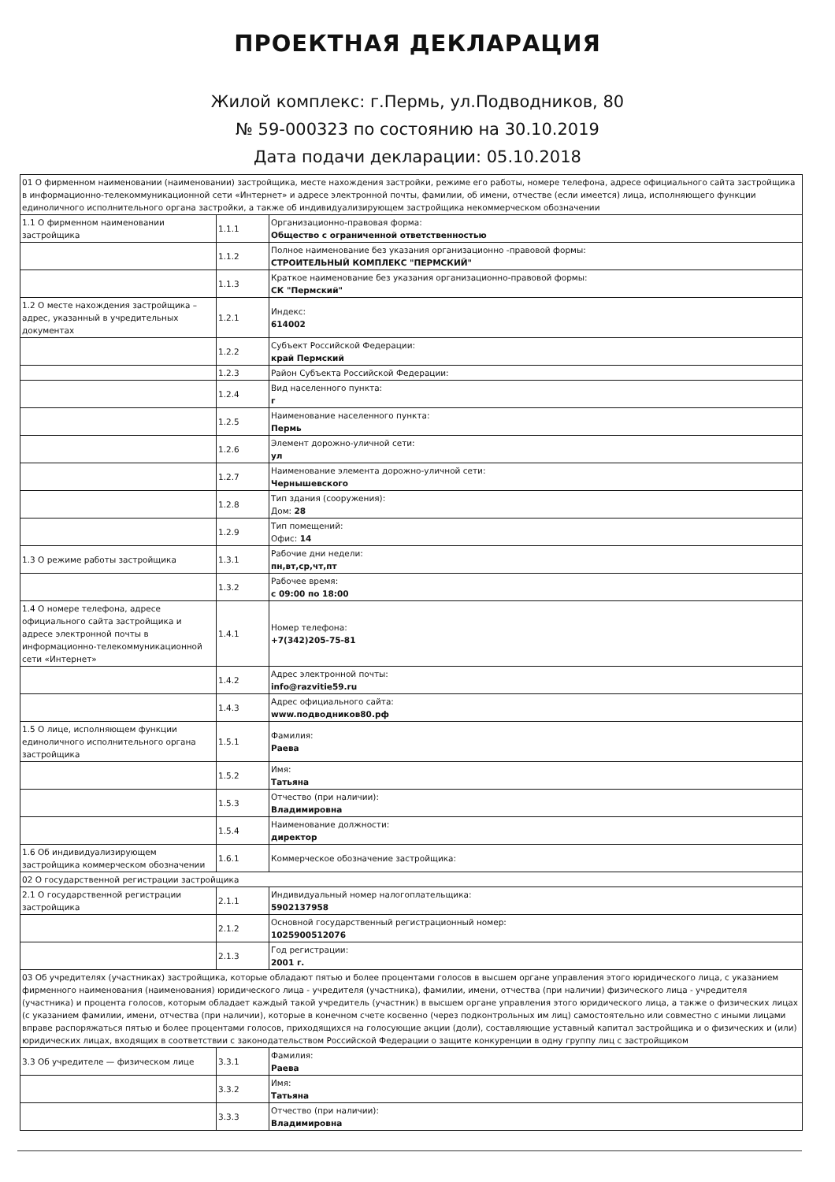ПРОЕКТНАЯ ДЕКЛАРАЦИЯ
Жилой комплекс: г.Пермь, ул.Подводников, 80
№ 59-000323 по состоянию на 30.10.2019
Дата подачи декларации: 05.10.2018
| 01 О фирменном наименовании (наименовании) застройщика, месте нахождения застройки, режиме его работы, номере телефона, адресе официального сайта застройщика в информационно-телекоммуникационной сети «Интернет» и адресе электронной почты, фамилии, об имени, отчестве (если имеется) лица, исполняющего функции единоличного исполнительного органа застройки, а также об индивидуализирующем застройщика некоммерческом обозначении | | |
| 1.1 О фирменном наименовании застройщика | 1.1.1 | Организационно-правовая форма: Общество с ограниченной ответственностью |
| | 1.1.2 | Полное наименование без указания организационно -правовой формы: СТРОИТЕЛЬНЫЙ КОМПЛЕКС "ПЕРМСКИЙ" |
| | 1.1.3 | Краткое наименование без указания организационно-правовой формы: СК "Пермский" |
| 1.2 О месте нахождения застройщика – адрес, указанный в учредительных документах | 1.2.1 | Индекс: 614002 |
| | 1.2.2 | Субъект Российской Федерации: край Пермский |
| | 1.2.3 | Район Субъекта Российской Федерации: |
| | 1.2.4 | Вид населенного пункта: г |
| | 1.2.5 | Наименование населенного пункта: Пермь |
| | 1.2.6 | Элемент дорожно-уличной сети: ул |
| | 1.2.7 | Наименование элемента дорожно-уличной сети: Чернышевского |
| | 1.2.8 | Тип здания (сооружения): Дом: 28 |
| | 1.2.9 | Тип помещений: Офис: 14 |
| 1.3 О режиме работы застройщика | 1.3.1 | Рабочие дни недели: пн,вт,ср,чт,пт |
| | 1.3.2 | Рабочее время: с 09:00 по 18:00 |
| 1.4 О номере телефона, адресе официального сайта застройщика и адресе электронной почты в информационно-телекоммуникационной сети «Интернет» | 1.4.1 | Номер телефона: +7(342)205-75-81 |
| | 1.4.2 | Адрес электронной почты: info@razvitie59.ru |
| | 1.4.3 | Адрес официального сайта: www.подводников80.рф |
| 1.5 О лице, исполняющем функции единоличного исполнительного органа застройщика | 1.5.1 | Фамилия: Раева |
| | 1.5.2 | Имя: Татьяна |
| | 1.5.3 | Отчество (при наличии): Владимировна |
| | 1.5.4 | Наименование должности: директор |
| 1.6 Об индивидуализирующем застройщика коммерческом обозначении | 1.6.1 | Коммерческое обозначение застройщика: |
| 02 О государственной регистрации застройщика | | |
| 2.1 О государственной регистрации застройщика | 2.1.1 | Индивидуальный номер налогоплательщика: 5902137958 |
| | 2.1.2 | Основной государственный регистрационный номер: 1025900512076 |
| | 2.1.3 | Год регистрации: 2001 г. |
| 03 Об учредителях (участниках) застройщика, которые обладают пятью и более процентами голосов в высшем органе управления этого юридического лица, с указанием фирменного наименования (наименования) юридического лица - учредителя (участника), фамилии, имени, отчества (при наличии) физического лица - учредителя (участника) и процента голосов, которым обладает каждый такой учредитель (участник) в высшем органе управления этого юридического лица, а также о физических лицах (с указанием фамилии, имени, отчества (при наличии), которые в конечном счете косвенно (через подконтрольных им лиц) самостоятельно или совместно с иными лицами вправе распоряжаться пятью и более процентами голосов, приходящихся на голосующие акции (доли), составляющие уставный капитал застройщика и о физических и (или) юридических лицах, входящих в соответствии с законодательством Российской Федерации о защите конкуренции в одну группу лиц с застройщиком | | |
| 3.3 Об учредителе — физическом лице | 3.3.1 | Фамилия: Раева |
| | 3.3.2 | Имя: Татьяна |
| | 3.3.3 | Отчество (при наличии): Владимировна |